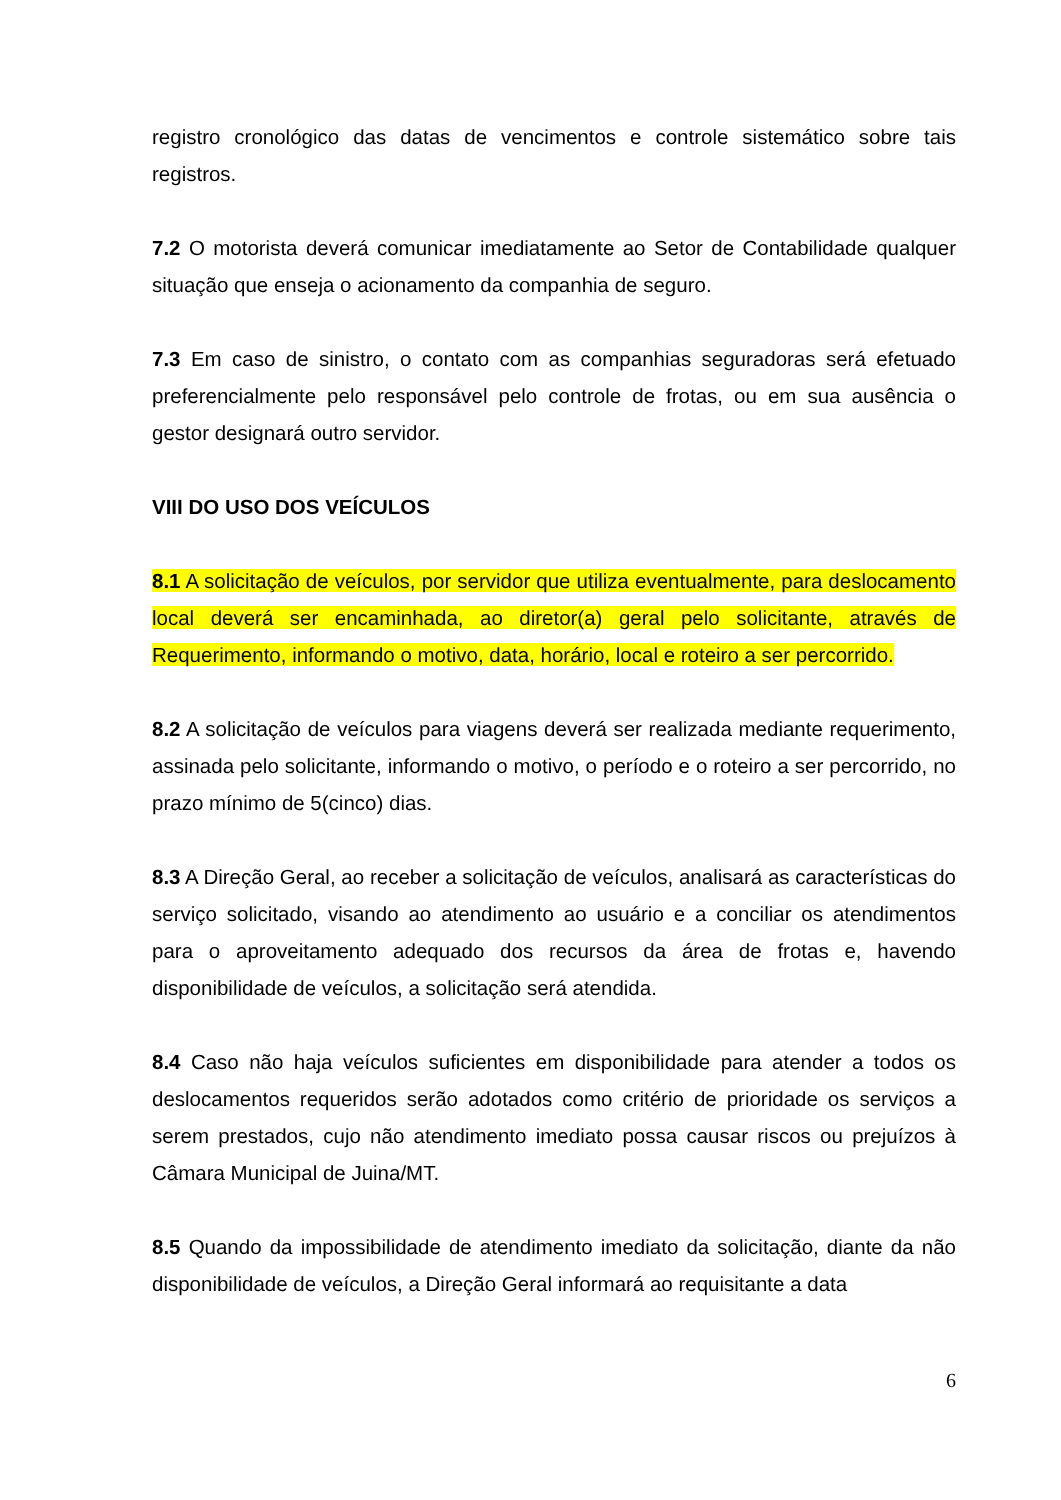registro cronológico das datas de vencimentos e controle sistemático sobre tais registros.
7.2 O motorista deverá comunicar imediatamente ao Setor de Contabilidade qualquer situação que enseja o acionamento da companhia de seguro.
7.3 Em caso de sinistro, o contato com as companhias seguradoras será efetuado preferencialmente pelo responsável pelo controle de frotas, ou em sua ausência o gestor designará outro servidor.
VIII DO USO DOS VEÍCULOS
8.1 A solicitação de veículos, por servidor que utiliza eventualmente, para deslocamento local deverá ser encaminhada, ao diretor(a) geral pelo solicitante, através de Requerimento, informando o motivo, data, horário, local e roteiro a ser percorrido.
8.2 A solicitação de veículos para viagens deverá ser realizada mediante requerimento, assinada pelo solicitante, informando o motivo, o período e o roteiro a ser percorrido, no prazo mínimo de 5(cinco) dias.
8.3 A Direção Geral, ao receber a solicitação de veículos, analisará as características do serviço solicitado, visando ao atendimento ao usuário e a conciliar os atendimentos para o aproveitamento adequado dos recursos da área de frotas e, havendo disponibilidade de veículos, a solicitação será atendida.
8.4 Caso não haja veículos suficientes em disponibilidade para atender a todos os deslocamentos requeridos serão adotados como critério de prioridade os serviços a serem prestados, cujo não atendimento imediato possa causar riscos ou prejuízos à Câmara Municipal de Juina/MT.
8.5 Quando da impossibilidade de atendimento imediato da solicitação, diante da não disponibilidade de veículos, a Direção Geral informará ao requisitante a data
6